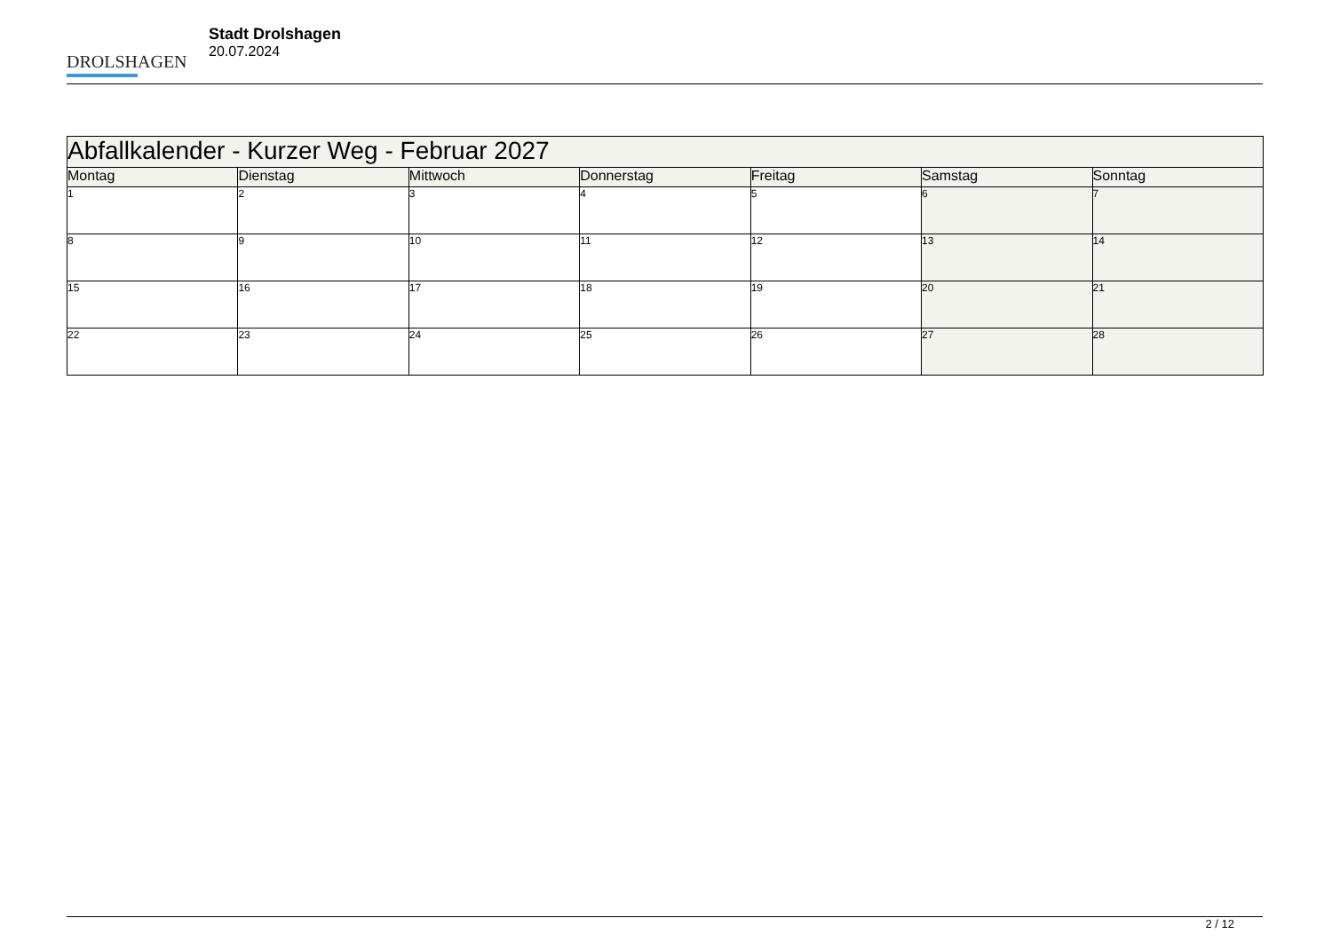DROLSHAGEN
Stadt Drolshagen
20.07.2024
| Abfallkalender - Kurzer Weg - Februar 2027 | | | | | | |
| --- | --- | --- | --- | --- | --- | --- |
| Montag | Dienstag | Mittwoch | Donnerstag | Freitag | Samstag | Sonntag |
| 1 | 2 | 3 | 4 | 5 | 6 | 7 |
| 8 | 9 | 10 | 11 | 12 | 13 | 14 |
| 15 | 16 | 17 | 18 | 19 | 20 | 21 |
| 22 | 23 | 24 | 25 | 26 | 27 | 28 |
2 / 12